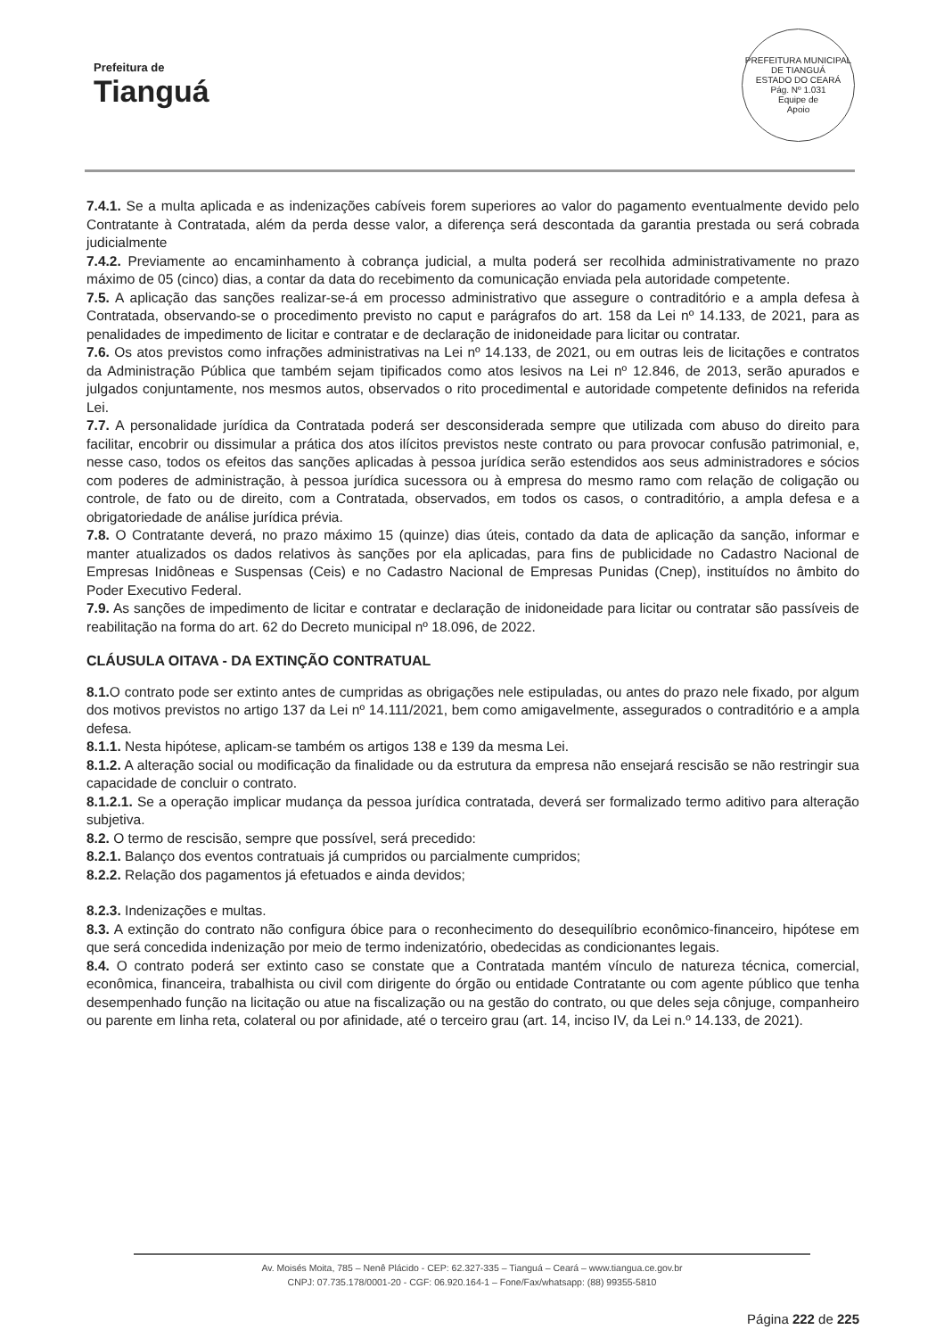Prefeitura de
Tianguá
PREFEITURA MUNICIPAL DE TIANGUÁ
ESTADO DO CEARÁ
Pág. Nº 1.031
Equipe de
Apoio
7.4.1. Se a multa aplicada e as indenizações cabíveis forem superiores ao valor do pagamento eventualmente devido pelo Contratante à Contratada, além da perda desse valor, a diferença será descontada da garantia prestada ou será cobrada judicialmente
7.4.2. Previamente ao encaminhamento à cobrança judicial, a multa poderá ser recolhida administrativamente no prazo máximo de 05 (cinco) dias, a contar da data do recebimento da comunicação enviada pela autoridade competente.
7.5. A aplicação das sanções realizar-se-á em processo administrativo que assegure o contraditório e a ampla defesa à Contratada, observando-se o procedimento previsto no caput e parágrafos do art. 158 da Lei nº 14.133, de 2021, para as penalidades de impedimento de licitar e contratar e de declaração de inidoneidade para licitar ou contratar.
7.6. Os atos previstos como infrações administrativas na Lei nº 14.133, de 2021, ou em outras leis de licitações e contratos da Administração Pública que também sejam tipificados como atos lesivos na Lei nº 12.846, de 2013, serão apurados e julgados conjuntamente, nos mesmos autos, observados o rito procedimental e autoridade competente definidos na referida Lei.
7.7. A personalidade jurídica da Contratada poderá ser desconsiderada sempre que utilizada com abuso do direito para facilitar, encobrir ou dissimular a prática dos atos ilícitos previstos neste contrato ou para provocar confusão patrimonial, e, nesse caso, todos os efeitos das sanções aplicadas à pessoa jurídica serão estendidos aos seus administradores e sócios com poderes de administração, à pessoa jurídica sucessora ou à empresa do mesmo ramo com relação de coligação ou controle, de fato ou de direito, com a Contratada, observados, em todos os casos, o contraditório, a ampla defesa e a obrigatoriedade de análise jurídica prévia.
7.8. O Contratante deverá, no prazo máximo 15 (quinze) dias úteis, contado da data de aplicação da sanção, informar e manter atualizados os dados relativos às sanções por ela aplicadas, para fins de publicidade no Cadastro Nacional de Empresas Inidôneas e Suspensas (Ceis) e no Cadastro Nacional de Empresas Punidas (Cnep), instituídos no âmbito do Poder Executivo Federal.
7.9. As sanções de impedimento de licitar e contratar e declaração de inidoneidade para licitar ou contratar são passíveis de reabilitação na forma do art. 62 do Decreto municipal nº 18.096, de 2022.
CLÁUSULA OITAVA - DA EXTINÇÃO CONTRATUAL
8.1. O contrato pode ser extinto antes de cumpridas as obrigações nele estipuladas, ou antes do prazo nele fixado, por algum dos motivos previstos no artigo 137 da Lei nº 14.111/2021, bem como amigavelmente, assegurados o contraditório e a ampla defesa.
8.1.1. Nesta hipótese, aplicam-se também os artigos 138 e 139 da mesma Lei.
8.1.2. A alteração social ou modificação da finalidade ou da estrutura da empresa não ensejará rescisão se não restringir sua capacidade de concluir o contrato.
8.1.2.1. Se a operação implicar mudança da pessoa jurídica contratada, deverá ser formalizado termo aditivo para alteração subjetiva.
8.2. O termo de rescisão, sempre que possível, será precedido:
8.2.1. Balanço dos eventos contratuais já cumpridos ou parcialmente cumpridos;
8.2.2. Relação dos pagamentos já efetuados e ainda devidos;
8.2.3. Indenizações e multas.
8.3. A extinção do contrato não configura óbice para o reconhecimento do desequilíbrio econômico-financeiro, hipótese em que será concedida indenização por meio de termo indenizatório, obedecidas as condicionantes legais.
8.4. O contrato poderá ser extinto caso se constate que a Contratada mantém vínculo de natureza técnica, comercial, econômica, financeira, trabalhista ou civil com dirigente do órgão ou entidade Contratante ou com agente público que tenha desempenhado função na licitação ou atue na fiscalização ou na gestão do contrato, ou que deles seja cônjuge, companheiro ou parente em linha reta, colateral ou por afinidade, até o terceiro grau (art. 14, inciso IV, da Lei n.º 14.133, de 2021).
Av. Moisés Moita, 785 – Nenê Plácido - CEP: 62.327-335 – Tianguá – Ceará – www.tiangua.ce.gov.br
CNPJ: 07.735.178/0001-20 - CGF: 06.920.164-1 – Fone/Fax/whatsapp: (88) 99355-5810
Página 222 de 225